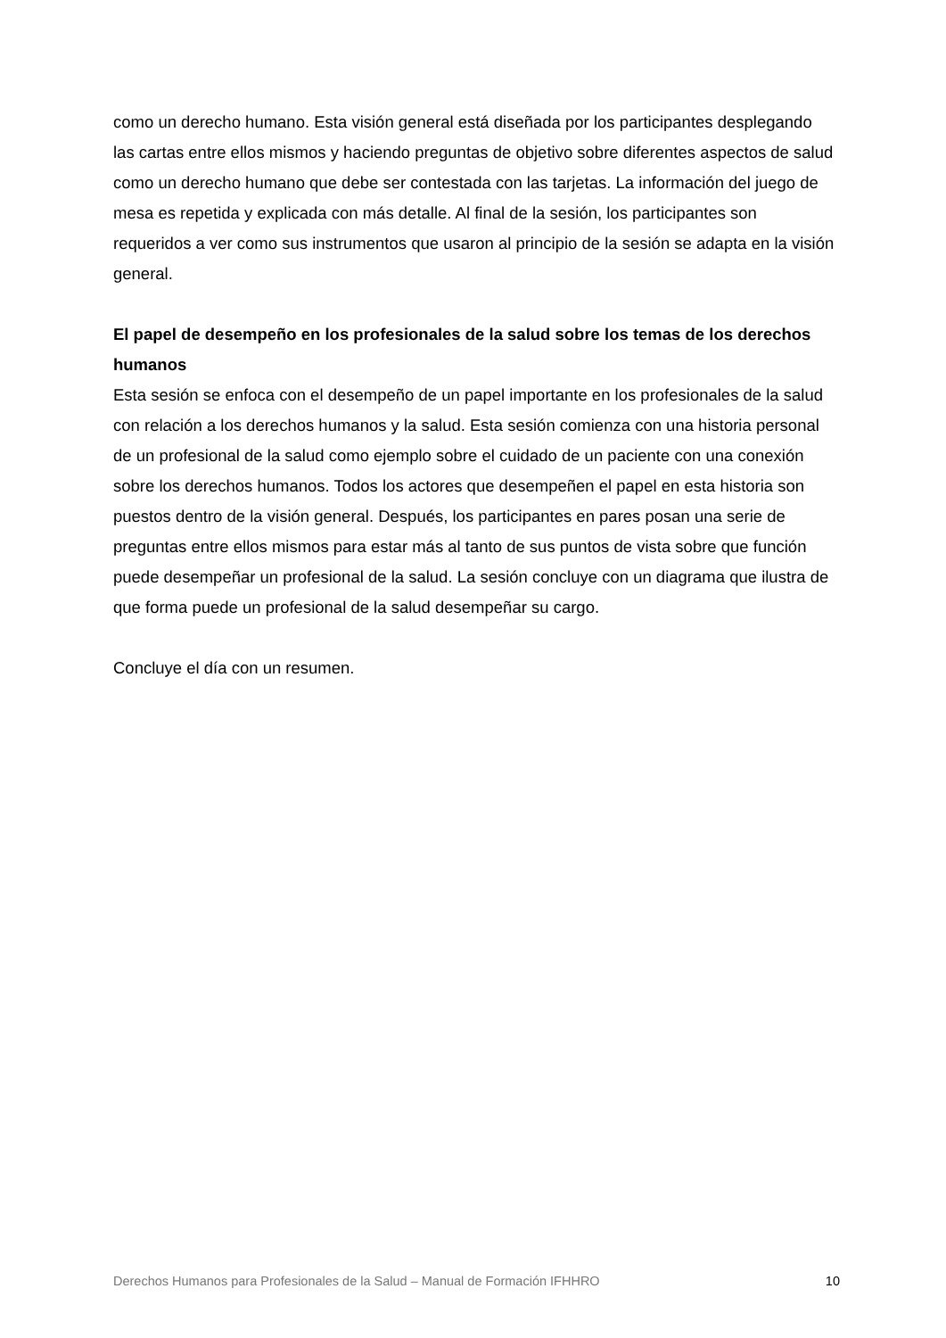como un derecho humano. Esta visión general está diseñada por los participantes desplegando las cartas entre ellos mismos y haciendo preguntas de objetivo sobre diferentes aspectos de salud como un derecho humano que debe ser contestada con las tarjetas. La información del juego de mesa es repetida y explicada con más detalle. Al final de la sesión, los participantes son requeridos a ver como sus instrumentos que usaron al principio de la sesión se adapta en la visión general.
El papel de desempeño en los profesionales de la salud sobre los temas de los derechos humanos
Esta sesión se enfoca con el desempeño de un papel importante en los profesionales de la salud con relación a los derechos humanos y la salud. Esta sesión comienza con una historia personal de un profesional de la salud como ejemplo sobre el cuidado de un paciente con una conexión sobre los derechos humanos. Todos los actores que desempeñen el papel en esta historia son puestos dentro de la visión general. Después, los participantes en pares posan una serie de preguntas entre ellos mismos para estar más al tanto de sus puntos de vista sobre que función puede desempeñar un profesional de la salud. La sesión concluye con un diagrama que ilustra de que forma puede un profesional de la salud desempeñar su cargo.
Concluye el día con un resumen.
Derechos Humanos para Profesionales de la Salud – Manual de Formación IFHHRO 10